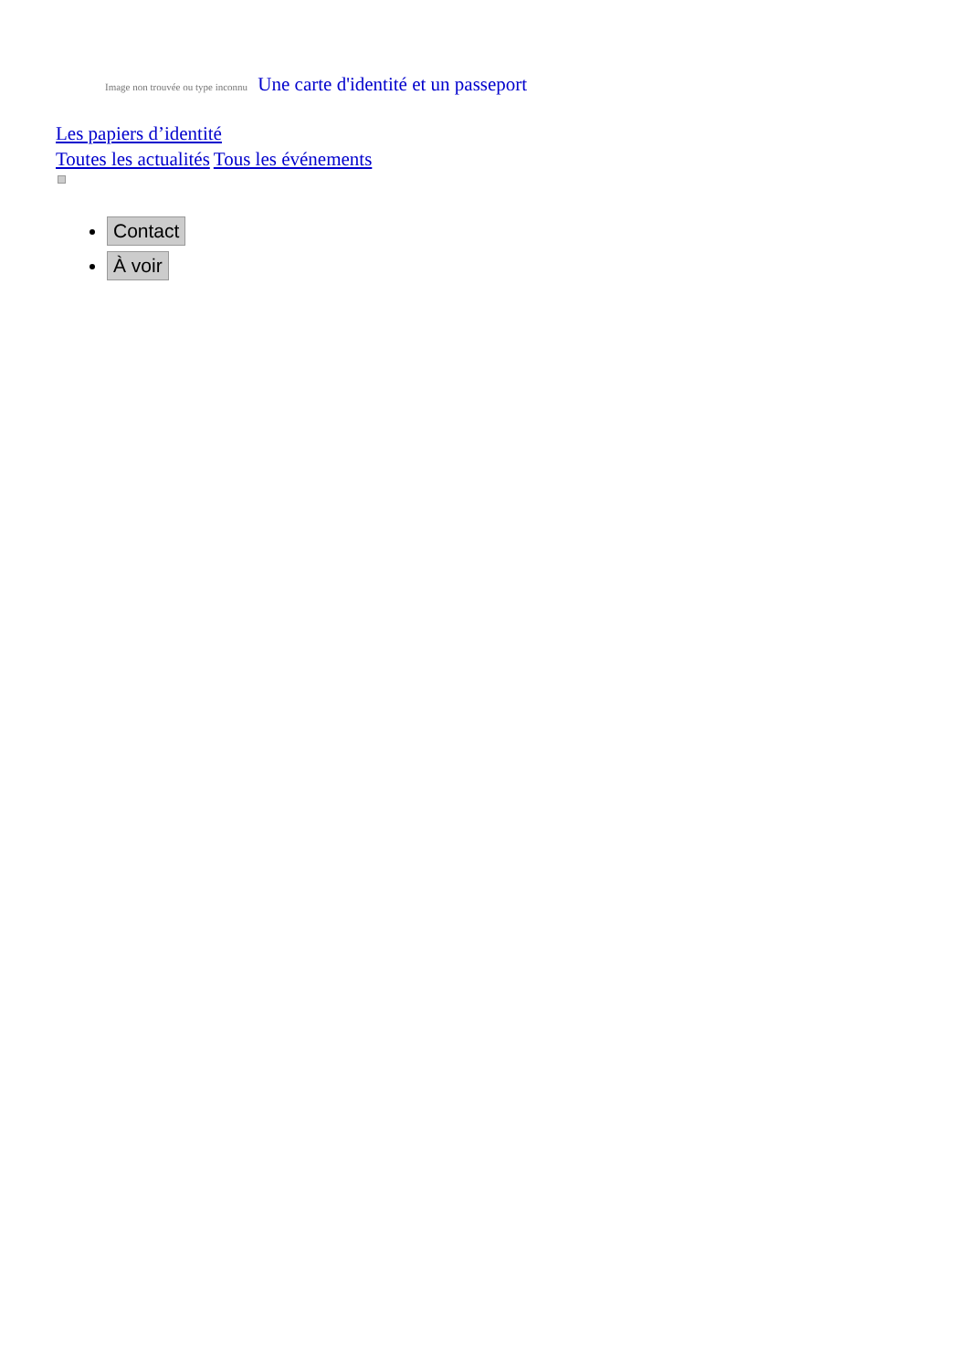Image non trouvée ou type inconnu Une carte d'identité et un passeport
Les papiers d’identité
Toutes les actualités Tous les événements
Contact
À voir